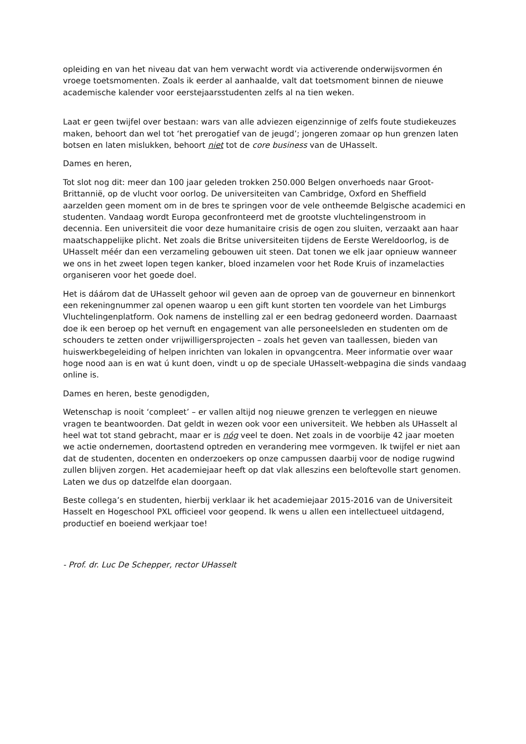opleiding en van het niveau dat van hem verwacht wordt via activerende onderwijsvormen én vroege toetsmomenten. Zoals ik eerder al aanhaalde, valt dat toetsmoment binnen de nieuwe academische kalender voor eerstejaarsstudenten zelfs al na tien weken.
Laat er geen twijfel over bestaan: wars van alle adviezen eigenzinnige of zelfs foute studiekeuzes maken, behoort dan wel tot ‘het prerogatief van de jeugd’; jongeren zomaar op hun grenzen laten botsen en laten mislukken, behoort niet tot de core business van de UHasselt.
Dames en heren,
Tot slot nog dit: meer dan 100 jaar geleden trokken 250.000 Belgen onverhoeds naar Groot-Brittannië, op de vlucht voor oorlog. De universiteiten van Cambridge, Oxford en Sheffield aarzelden geen moment om in de bres te springen voor de vele ontheemde Belgische academici en studenten. Vandaag wordt Europa geconfronteerd met de grootste vluchtelingenstroom in decennia. Een universiteit die voor deze humanitaire crisis de ogen zou sluiten, verzaakt aan haar maatschappelijke plicht. Net zoals die Britse universiteiten tijdens de Eerste Wereldoorlog, is de UHasselt méér dan een verzameling gebouwen uit steen. Dat tonen we elk jaar opnieuw wanneer we ons in het zweet lopen tegen kanker, bloed inzamelen voor het Rode Kruis of inzamelacties organiseren voor het goede doel.
Het is dáárom dat de UHasselt gehoor wil geven aan de oproep van de gouverneur en binnenkort een rekeningnummer zal openen waarop u een gift kunt storten ten voordele van het Limburgs Vluchtelingenplatform. Ook namens de instelling zal er een bedrag gedoneerd worden. Daarnaast doe ik een beroep op het vernuft en engagement van alle personeelsleden en studenten om de schouders te zetten onder vrijwilligersprojecten – zoals het geven van taallessen, bieden van huiswerkbegeleiding of helpen inrichten van lokalen in opvangcentra. Meer informatie over waar hoge nood aan is en wat ú kunt doen, vindt u op de speciale UHasselt-webpagina die sinds vandaag online is.
Dames en heren, beste genodigden,
Wetenschap is nooit ‘compleet’ – er vallen altijd nog nieuwe grenzen te verleggen en nieuwe vragen te beantwoorden. Dat geldt in wezen ook voor een universiteit. We hebben als UHasselt al heel wat tot stand gebracht, maar er is nóg veel te doen. Net zoals in de voorbije 42 jaar moeten we actie ondernemen, doortastend optreden en verandering mee vormgeven. Ik twijfel er niet aan dat de studenten, docenten en onderzoekers op onze campussen daarbij voor de nodige rugwind zullen blijven zorgen. Het academiejaar heeft op dat vlak alleszins een beloftevolle start genomen. Laten we dus op datzelfde elan doorgaan.
Beste collega’s en studenten, hierbij verklaar ik het academiejaar 2015-2016 van de Universiteit Hasselt en Hogeschool PXL officieel voor geopend. Ik wens u allen een intellectueel uitdagend, productief en boeiend werkjaar toe!
- Prof. dr. Luc De Schepper, rector UHasselt